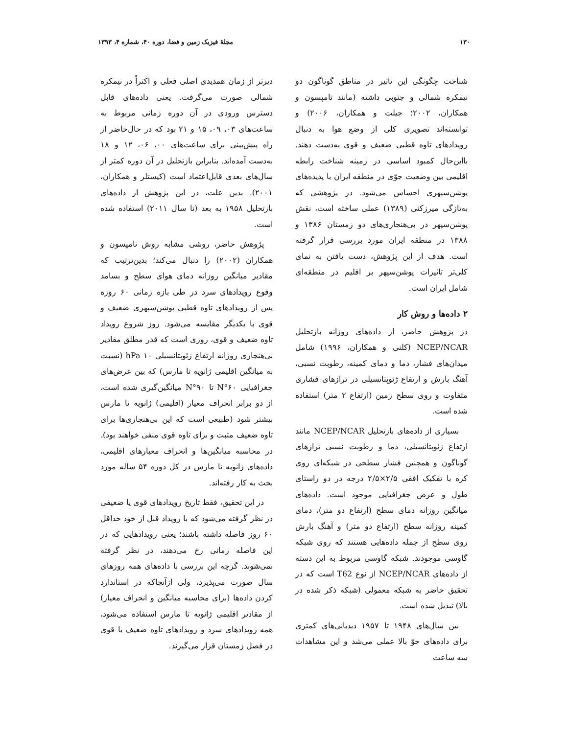۱۳۰ مجلهٔ فیزیک زمین و فضا، دوره ۴۰، شماره ۴، ۱۳۹۳
شناخت چگونگی این تاثیر در مناطق گوناگون دو نیمکره شمالی و جنوبی داشته (مانند تامپسون و همکاران، ۲۰۰۲؛ جیلت و همکاران، ۲۰۰۶) و توانسته‌اند تصویری کلی از وضع هوا به دنبال رویدادهای تاوه قطبی ضعیف و قوی به‌دست دهند. بااین‌حال کمبود اساسی در زمینه شناخت رابطه اقلیمی بین وضعیت جوّی در منطقه ایران با پدیده‌های پوشن‌سپهری احساس می‌شود. در پژوهشی که به‌تازگی میرزکنی (۱۳۸۹) عملی ساخته است، نقش پوشن‌سپهر در بی‌هنجاری‌های دو زمستان ۱۳۸۶ و ۱۳۸۸ در منطقه ایران مورد بررسی قرار گرفته است. هدف از این پژوهش، دست یافتن به نمای کلی‌تر تاثیرات پوشن‌سپهر بر اقلیم در منطقه‌ای شامل ایران است.
۲ داده‌ها و روش کار
در پژوهش حاضر، از داده‌های روزانه بازتحلیل NCEP/NCAR (کلنی و همکاران، ۱۹۹۶) شامل میدان‌های فشار، دما و دمای کمینه، رطوبت نسبی، آهنگ بارش و ارتفاع ژئوپتانسیلی در ترازهای فشاری متفاوت و روی سطح زمین (ارتفاع ۲ متر) استفاده شده است.
بسیاری از داده‌های بازتحلیل NCEP/NCAR مانند ارتفاع ژئوپتانسیلی، دما و رطوبت نسبی ترازهای گوناگون و همچنین فشار سطحی در شبکه‌ای روی کره با تفکیک افقی ۲/۵×۲/۵ درجه در دو راستای طول و عرض جغرافیایی موجود است. داده‌های میانگین روزانه دمای سطح (ارتفاع دو متر)، دمای کمینه روزانه سطح (ارتفاع دو متر) و آهنگ بارش روی سطح از جمله داده‌هایی هستند که روی شبکه گاوسی موجودند. شبکه گاوسی مربوط به این دسته از داده‌های NCEP/NCAR از نوع T62 است که در تحقیق حاضر به شبکه معمولی (شبکه ذکر شده در بالا) تبدیل شده است.
بین سال‌های ۱۹۴۸ تا ۱۹۵۷ دیدبانی‌های کمتری برای داده‌های جوّ بالا عملی می‌شد و این مشاهدات سه ساعت
دیرتر از زمان همدیدی اصلی فعلی و اکثراً در نیمکره شمالی صورت می‌گرفت. یعنی داده‌های قابل دسترس ورودی در آن دوره زمانی مربوط به ساعت‌های ۰۳، ۰۹، ۱۵ و ۲۱ بود که در حال‌حاضر از راه پیش‌بینی برای ساعت‌های ۰۰، ۰۶، ۱۲ و ۱۸ به‌دست آمده‌اند. بنابراین بازتحلیل در آن دوره کمتر از سال‌های بعدی قابل‌اعتماد است (کیستلر و همکاران، ۲۰۰۱). بدین علت، در این پژوهش از داده‌های بازتحلیل ۱۹۵۸ به بعد (تا سال ۲۰۱۱) استفاده شده است.
پژوهش حاضر، روشی مشابه روش تامپسون و همکاران (۲۰۰۲) را دنبال می‌کند؛ بدین‌ترتیب که مقادیر میانگین روزانه دمای هوای سطح و بسامد وقوع رویدادهای سرد در طی بازه زمانی ۶۰ روزه پس از رویدادهای تاوه قطبی پوشن‌سپهری ضعیف و قوی با یکدیگر مقایسه می‌شود. روز شروع رویداد تاوه ضعیف و قوی، روزی است که قدر مطلق مقادیر بی‌هنجاری روزانه ارتفاع ژئوپتانسیلی ۱۰ hPa (نسبت به میانگین اقلیمی ژانویه تا مارس) که بین عرض‌های جغرافیایی ۶۰°N تا ۹۰°N میانگین‌گیری شده است، از دو برابر انحراف معیار (اقلیمی) ژانویه تا مارس بیشتر شود (طبیعی است که این بی‌هنجاری‌ها برای تاوه ضعیف مثبت و برای تاوه قوی منفی خواهند بود). در محاسبه میانگین‌ها و انحراف معیارهای اقلیمی، داده‌های ژانویه تا مارس در کل دوره ۵۴ ساله مورد بحث به کار رفته‌اند.
در این تحقیق، فقط تاریخ رویدادهای قوی یا ضعیفی در نظر گرفته می‌شود که با رویداد قبل از خود حداقل ۶۰ روز فاصله داشته باشند؛ یعنی رویدادهایی که در این فاصله زمانی رخ می‌دهند، در نظر گرفته نمی‌شوند. گرچه این بررسی با داده‌های همه روزهای سال صورت می‌پذیرد، ولی ازآنجاکه در استاندارد کردن داده‌ها (برای محاسبه میانگین و انحراف معیار) از مقادیر اقلیمی ژانویه تا مارس استفاده می‌شود، همه رویدادهای سرد و رویدادهای تاوه ضعیف یا قوی در فصل زمستان قرار می‌گیرند.